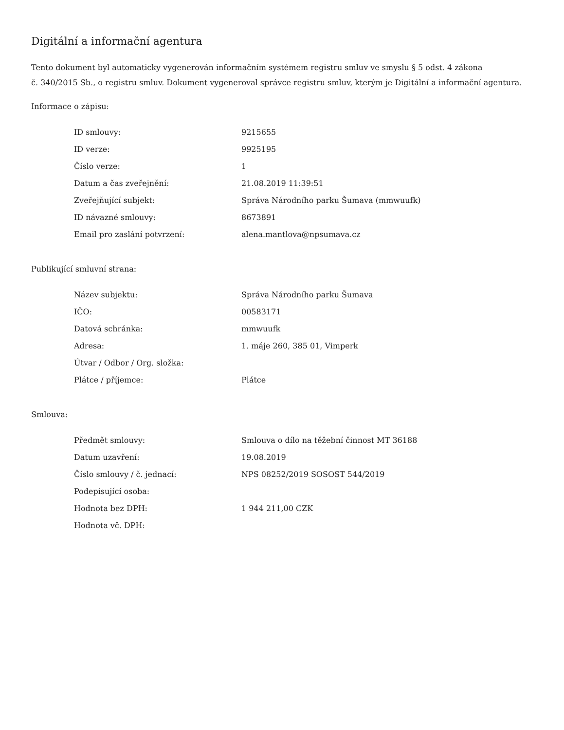Digitální a informační agentura
Tento dokument byl automaticky vygenerován informačním systémem registru smluv ve smyslu § 5 odst. 4 zákona
č. 340/2015 Sb., o registru smluv. Dokument vygeneroval správce registru smluv, kterým je Digitální a informační agentura.
Informace o zápisu:
| ID smlouvy: | 9215655 |
| ID verze: | 9925195 |
| Číslo verze: | 1 |
| Datum a čas zveřejnění: | 21.08.2019 11:39:51 |
| Zveřejňující subjekt: | Správa Národního parku Šumava (mmwuufk) |
| ID návazné smlouvy: | 8673891 |
| Email pro zaslání potvrzení: | alena.mantlova@npsumava.cz |
Publikující smluvní strana:
| Název subjektu: | Správa Národního parku Šumava |
| IČO: | 00583171 |
| Datová schránka: | mmwuufk |
| Adresa: | 1. máje 260, 385 01, Vimperk |
| Útvar / Odbor / Org. složka: | |
| Plátce / příjemce: | Plátce |
Smlouva:
| Předmět smlouvy: | Smlouva o dílo na těžební činnost MT 36188 |
| Datum uzavření: | 19.08.2019 |
| Číslo smlouvy / č. jednací: | NPS 08252/2019 SOSOST 544/2019 |
| Podepisující osoba: | |
| Hodnota bez DPH: | 1 944 211,00 CZK |
| Hodnota vč. DPH: | |